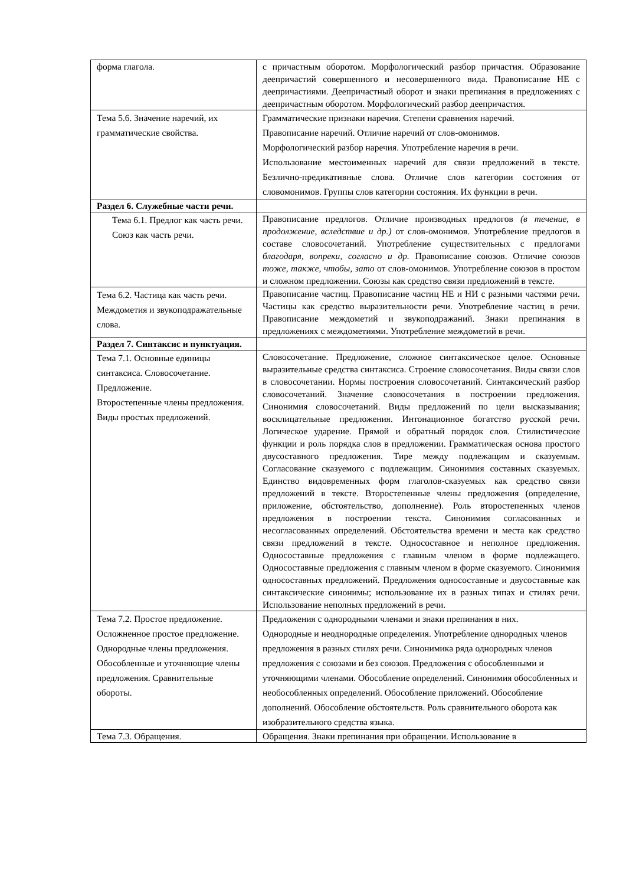| форма глагола. | с причастным оборотом. Морфологический разбор причастия. Образование деепричастий совершенного и несовершенного вида. Правописание НЕ с деепричастиями. Деепричастный оборот и знаки препинания в предложениях с деепричастным оборотом. Морфологический разбор деепричастия. |
| Тема 5.6. Значение наречий, их грамматические свойства. | Грамматические признаки наречия. Степени сравнения наречий. Правописание наречий. Отличие наречий от слов-омонимов. Морфологический разбор наречия. Употребление наречия в речи. Использование местоименных наречий для связи предложений в тексте. Безлично-предикативные слова. Отличие слов категории состояния от словомонимов. Группы слов категории состояния. Их функции в речи. |
| Раздел 6. Служебные части речи. | |
| Тема 6.1. Предлог как часть речи. Союз как часть речи. | Правописание предлогов. Отличие производных предлогов (в течение , в продолжение , вследствие и др.) от слов-омонимов. Употребление предлогов в составе словосочетаний. Употребление существительных с предлогами благодаря , вопреки , согласно и др. Правописание союзов. Отличие союзов тоже , также , чтобы , зато от слов-омонимов. Употребление союзов в простом и сложном предложении. Союзы как средство связи предложений в тексте. |
| Тема 6.2. Частица как часть речи. Междометия и звукоподражательные слова. | Правописание частиц. Правописание частиц НЕ и НИ с разными частями речи. Частицы как средство выразительности речи. Употребление частиц в речи. Правописание междометий и звукоподражаний. Знаки препинания в предложениях с междометиями. Употребление междометий в речи. |
| Раздел 7. Синтаксис и пунктуация. | |
| Тема 7.1. Основные единицы синтаксиса. Словосочетание. Предложение. Второстепенные члены предложения. Виды простых предложений. | Словосочетание. Предложение, сложное синтаксическое целое. Основные выразительные средства синтаксиса. Строение словосочетания. Виды связи слов в словосочетании. Нормы построения словосочетаний. Синтаксический разбор словосочетаний. Значение словосочетания в построении предложения. Синонимия словосочетаний. Виды предложений по цели высказывания; восклицательные предложения. Интонационное богатство русской речи. Логическое ударение. Прямой и обратный порядок слов. Стилистические функции и роль порядка слов в предложении. Грамматическая основа простого двусоставного предложения. Тире между подлежащим и сказуемым. Согласование сказуемого с подлежащим. Синонимия составных сказуемых. Единство видовременных форм глаголов-сказуемых как средство связи предложений в тексте. Второстепенные члены предложения (определение, приложение, обстоятельство, дополнение). Роль второстепенных членов предложения в построении текста. Синонимия согласованных и несогласованных определений. Обстоятельства времени и места как средство связи предложений в тексте. Односоставное и неполное предложения. Односоставные предложения с главным членом в форме подлежащего. Односоставные предложения с главным членом в форме сказуемого. Синонимия односоставных предложений. Предложения односоставные и двусоставные как синтаксические синонимы; использование их в разных типах и стилях речи. Использование неполных предложений в речи. |
| Тема 7.2. Простое предложение. Осложненное простое предложение. Однородные члены предложения. Обособленные и уточняющие члены предложения. Сравнительные обороты. | Предложения с однородными членами и знаки препинания в них. Однородные и неоднородные определения. Употребление однородных членов предложения в разных стилях речи. Синонимика ряда однородных членов предложения с союзами и без союзов. Предложения с обособленными и уточняющими членами. Обособление определений. Синонимия обособленных и необособленных определений. Обособление приложений. Обособление дополнений. Обособление обстоятельств. Роль сравнительного оборота как изобразительного средства языка. |
| Тема 7.3. Обращения. | Обращения. Знаки препинания при обращении. Использование в |